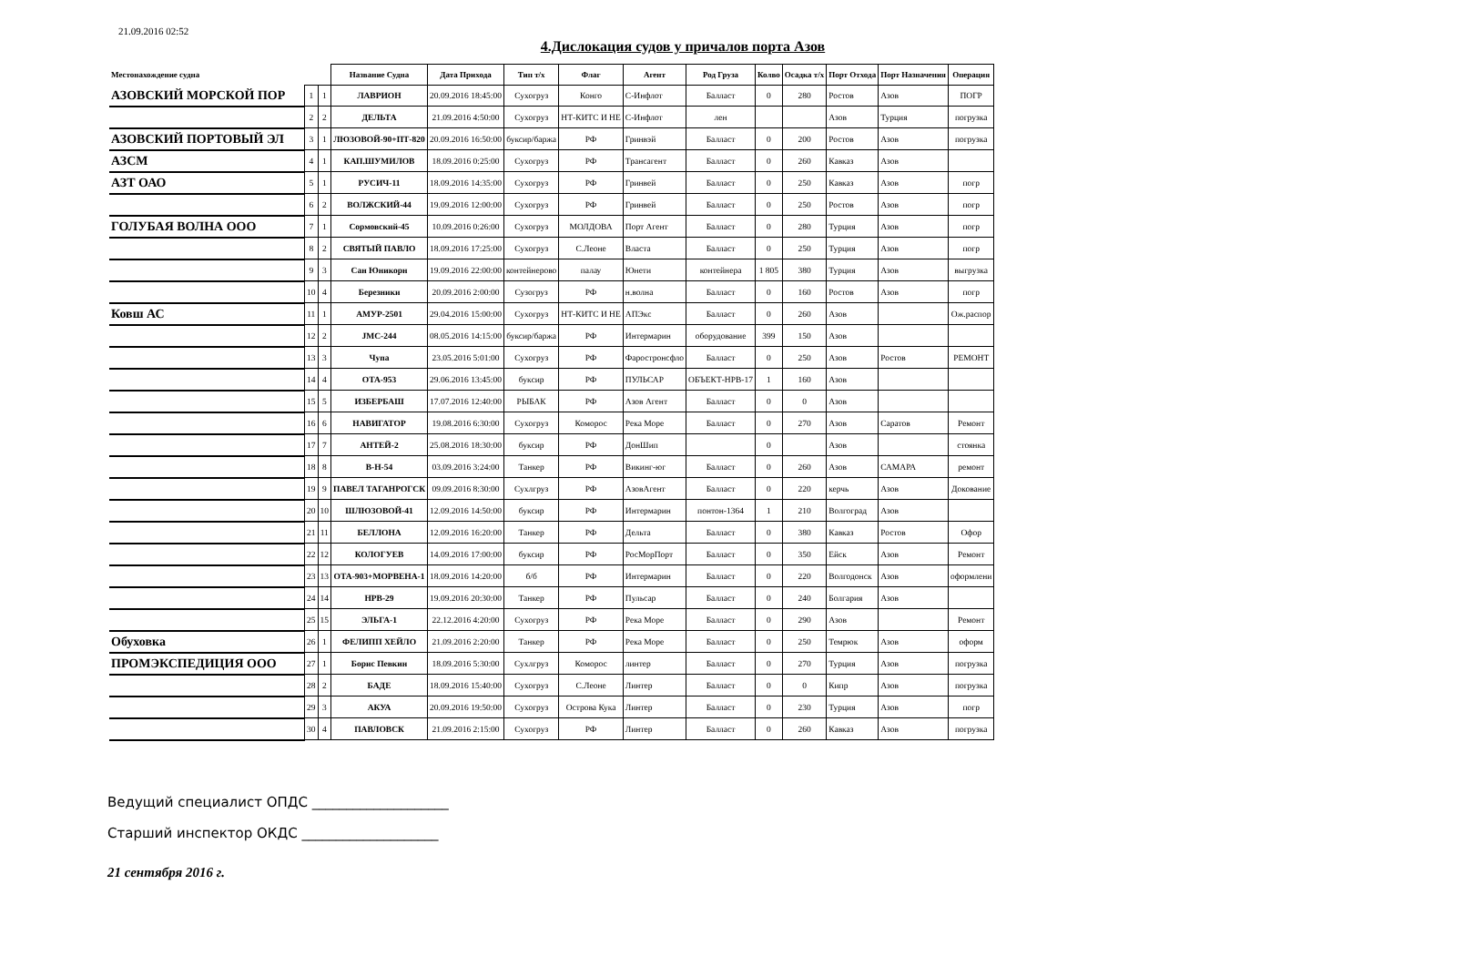21.09.2016 02:52
4.Дислокация судов у причалов порта Азов
| Местонахождение судна | | | Название Судна | Дата Прихода | Тип т/х | Флаг | Агент | Род Груза | Колво | Осадка т/х | Порт Отхода | Порт Назначения | Операция |
| --- | --- | --- | --- | --- | --- | --- | --- | --- | --- | --- | --- | --- | --- |
| АЗОВСКИЙ МОРСКОЙ ПОР | 1 | 1 | ЛАВРИОН | 20.09.2016 18:45:00 | Сухогруз | Конго | С-Инфлот | Балласт | 0 | 280 | Ростов | Азов | ПОГР |
| | 2 | 2 | ДЕЛЬТА | 21.09.2016 4:50:00 | Сухогруз | НТ-КИТС И НЕ | С-Инфлот | лен | | | Азов | Турция | погрузка |
| АЗОВСКИЙ ПОРТОВЫЙ ЭЛ | 3 | 1 | ЛЮЗОВОЙ-90+ПТ-820 | 20.09.2016 16:50:00 | буксир/баржа | РФ | Гринвэй | Балласт | 0 | 200 | Ростов | Азов | погрузка |
| АЗСМ | 4 | 1 | КАП.ШУМИЛОВ | 18.09.2016 0:25:00 | Сухогруз | РФ | Трансагент | Балласт | 0 | 260 | Кавказ | Азов | |
| АЗТ ОАО | 5 | 1 | РУСИЧ-11 | 18.09.2016 14:35:00 | Сухогруз | РФ | Гринвей | Балласт | 0 | 250 | Кавказ | Азов | погр |
| | 6 | 2 | ВОЛЖСКИЙ-44 | 19.09.2016 12:00:00 | Сухогруз | РФ | Гринвей | Балласт | 0 | 250 | Ростов | Азов | погр |
| ГОЛУБАЯ ВОЛНА ООО | 7 | 1 | Сормовский-45 | 10.09.2016 0:26:00 | Сухогруз | МОЛДОВА | Порт Агент | Балласт | 0 | 280 | Турция | Азов | погр |
| | 8 | 2 | СВЯТЫЙ ПАВЛО | 18.09.2016 17:25:00 | Сухогруз | С.Леоне | Власта | Балласт | 0 | 250 | Турция | Азов | погр |
| | 9 | 3 | Сан Юникорн | 19.09.2016 22:00:00 | контейнерово | палау | Юнети | контейнера | 1 805 | 380 | Турция | Азов | выгрузка |
| | 10 | 4 | Березники | 20.09.2016 2:00:00 | Сузогруз | РФ | н.волна | Балласт | 0 | 160 | Ростов | Азов | погр |
| Ковш АС | 11 | 1 | АМУР-2501 | 29.04.2016 15:00:00 | Сухогруз | НТ-КИТС И НЕ | АПЭкс | Балласт | 0 | 260 | Азов | | Ож.распор |
| | 12 | 2 | JMC-244 | 08.05.2016 14:15:00 | буксир/баржа | РФ | Интермарин | оборудование | 399 | 150 | Азов | | |
| | 13 | 3 | Чупа | 23.05.2016 5:01:00 | Сухогруз | РФ | Фаростронсфло | Балласт | 0 | 250 | Азов | Ростов | РЕМОНТ |
| | 14 | 4 | ОТА-953 | 29.06.2016 13:45:00 | буксир | РФ | ПУЛЬСАР | ОБЪЕКТ-НРВ-17 | 1 | 160 | Азов | | |
| | 15 | 5 | ИЗБЕРБАШ | 17.07.2016 12:40:00 | РЫБАК | РФ | Азов Агент | Балласт | 0 | 0 | Азов | | |
| | 16 | 6 | НАВИГАТОР | 19.08.2016 6:30:00 | Сухогруз | Коморос | Река Море | Балласт | 0 | 270 | Азов | Саратов | Ремонт |
| | 17 | 7 | АНТЕЙ-2 | 25.08.2016 18:30:00 | буксир | РФ | ДонШип | | 0 | | Азов | | стоянка |
| | 18 | 8 | В-Н-54 | 03.09.2016 3:24:00 | Танкер | РФ | Викинг-юг | Балласт | 0 | 260 | Азов | САМАРА | ремонт |
| | 19 | 9 | ПАВЕЛ ТАГАНРОГСК | 09.09.2016 8:30:00 | Сухлгруз | РФ | АзовАгент | Балласт | 0 | 220 | керчь | Азов | Докование |
| | 20 | 10 | ШЛЮЗОВОЙ-41 | 12.09.2016 14:50:00 | буксир | РФ | Интермарин | понтон-1364 | 1 | 210 | Волгоград | Азов | |
| | 21 | 11 | БЕЛЛОНА | 12.09.2016 16:20:00 | Танкер | РФ | Дельта | Балласт | 0 | 380 | Кавказ | Ростов | Офор |
| | 22 | 12 | КОЛОГУЕВ | 14.09.2016 17:00:00 | буксир | РФ | РосМорПорт | Балласт | 0 | 350 | Ейск | Азов | Ремонт |
| | 23 | 13 | ОТА-903+МОРВЕНА-1 | 18.09.2016 14:20:00 | б/б | РФ | Интермарин | Балласт | 0 | 220 | Волгодонск | Азов | оформлени |
| | 24 | 14 | НРВ-29 | 19.09.2016 20:30:00 | Танкер | РФ | Пульсар | Балласт | 0 | 240 | Болгария | Азов | |
| | 25 | 15 | ЭЛЬГА-1 | 22.12.2016 4:20:00 | Сухогруз | РФ | Река Море | Балласт | 0 | 290 | Азов | | Ремонт |
| Обуховка | 26 | 1 | ФЕЛИПП ХЕЙЛО | 21.09.2016 2:20:00 | Танкер | РФ | Река Море | Балласт | 0 | 250 | Темрюк | Азов | оформ |
| ПРОМЭКСПЕДИЦИЯ ООО | 27 | 1 | Борис Певкин | 18.09.2016 5:30:00 | Сухлгруз | Коморос | линтер | Балласт | 0 | 270 | Турция | Азов | погрузка |
| | 28 | 2 | БАДЕ | 18.09.2016 15:40:00 | Сухогруз | С.Леоне | Линтер | Балласт | 0 | 0 | Кипр | Азов | погрузка |
| | 29 | 3 | АКУА | 20.09.2016 19:50:00 | Сухогруз | Острова Кука | Линтер | Балласт | 0 | 230 | Турция | Азов | погр |
| | 30 | 4 | ПАВЛОВСК | 21.09.2016 2:15:00 | Сухогруз | РФ | Линтер | Балласт | 0 | 260 | Кавказ | Азов | погрузка |
Ведущий специалист ОПДС ____________________
Старший инспектор ОКДС ____________________
21 сентября 2016 г.